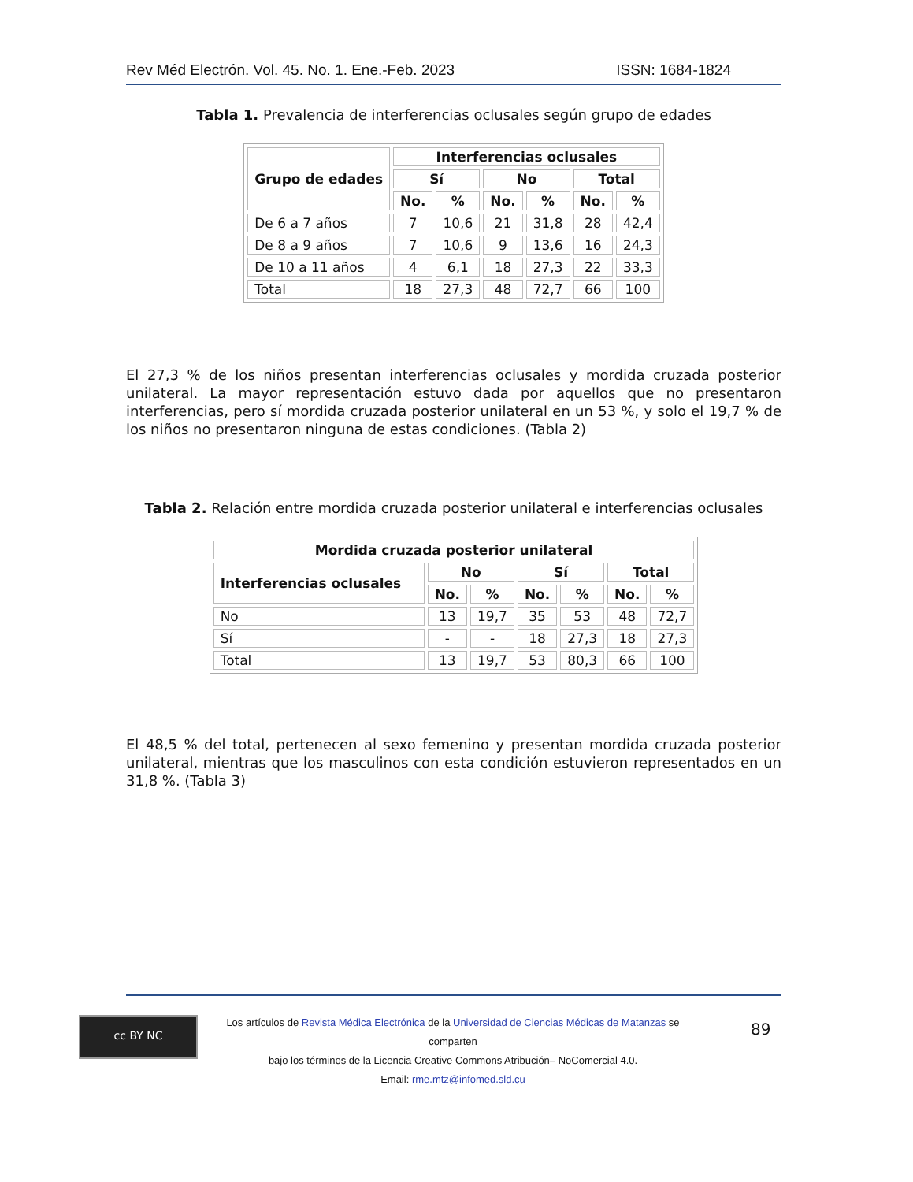Rev Méd Electrón. Vol. 45. No. 1. Ene.-Feb. 2023 ISSN: 1684-1824
Tabla 1. Prevalencia de interferencias oclusales según grupo de edades
| Grupo de edades | Interferencias oclusales | | | | | |
| --- | --- | --- | --- | --- | --- | --- |
| | Sí | | No | | Total | |
| | No. | % | No. | % | No. | % |
| De 6 a 7 años | 7 | 10,6 | 21 | 31,8 | 28 | 42,4 |
| De 8 a 9 años | 7 | 10,6 | 9 | 13,6 | 16 | 24,3 |
| De 10 a 11 años | 4 | 6,1 | 18 | 27,3 | 22 | 33,3 |
| Total | 18 | 27,3 | 48 | 72,7 | 66 | 100 |
El 27,3 % de los niños presentan interferencias oclusales y mordida cruzada posterior unilateral. La mayor representación estuvo dada por aquellos que no presentaron interferencias, pero sí mordida cruzada posterior unilateral en un 53 %, y solo el 19,7 % de los niños no presentaron ninguna de estas condiciones. (Tabla 2)
Tabla 2. Relación entre mordida cruzada posterior unilateral e interferencias oclusales
| Mordida cruzada posterior unilateral | | | | | | |
| --- | --- | --- | --- | --- | --- | --- |
| Interferencias oclusales | No | | Sí | | Total | |
| | No. | % | No. | % | No. | % |
| No | 13 | 19,7 | 35 | 53 | 48 | 72,7 |
| Sí | - | - | 18 | 27,3 | 18 | 27,3 |
| Total | 13 | 19,7 | 53 | 80,3 | 66 | 100 |
El 48,5 % del total, pertenecen al sexo femenino y presentan mordida cruzada posterior unilateral, mientras que los masculinos con esta condición estuvieron representados en un 31,8 %. (Tabla 3)
cc BY NC
Los artículos de Revista Médica Electrónica de la Universidad de Ciencias Médicas de Matanzas se comparten
bajo los términos de la Licencia Creative Commons Atribución– NoComercial 4.0.
Email: rme.mtz@infomed.sld.cu
89